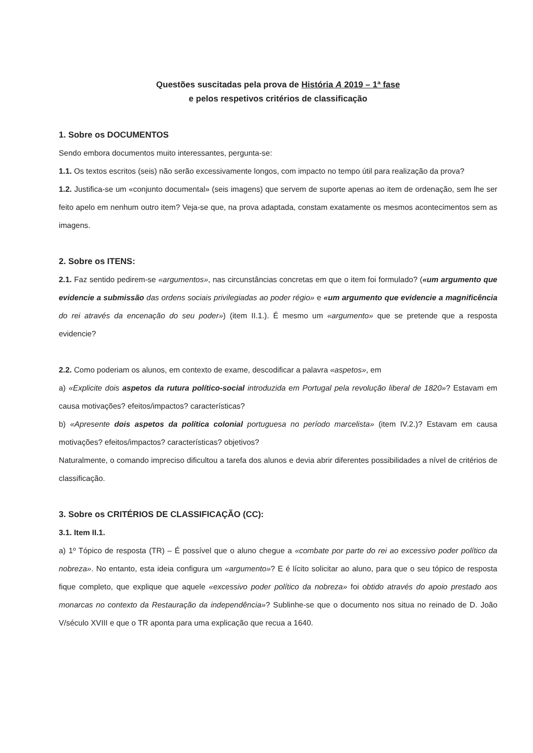Questões suscitadas pela prova de História A 2019 – 1ª fase
e pelos respetivos critérios de classificação
1. Sobre os DOCUMENTOS
Sendo embora documentos muito interessantes, pergunta-se:
1.1. Os textos escritos (seis) não serão excessivamente longos, com impacto no tempo útil para realização da prova?
1.2. Justifica-se um «conjunto documental» (seis imagens) que servem de suporte apenas ao item de ordenação, sem lhe ser feito apelo em nenhum outro item? Veja-se que, na prova adaptada, constam exatamente os mesmos acontecimentos sem as imagens.
2. Sobre os ITENS:
2.1. Faz sentido pedirem-se «argumentos», nas circunstâncias concretas em que o item foi formulado? («um argumento que evidencie a submissão das ordens sociais privilegiadas ao poder régio» e «um argumento que evidencie a magnificência do rei através da encenação do seu poder») (item II.1.). É mesmo um «argumento» que se pretende que a resposta evidencie?
2.2. Como poderiam os alunos, em contexto de exame, descodificar a palavra «aspetos», em
a) «Explicite dois aspetos da rutura político-social introduzida em Portugal pela revolução liberal de 1820»? Estavam em causa motivações? efeitos/impactos? características?
b) «Apresente dois aspetos da política colonial portuguesa no período marcelista» (item IV.2.)? Estavam em causa motivações? efeitos/impactos? características? objetivos?
Naturalmente, o comando impreciso dificultou a tarefa dos alunos e devia abrir diferentes possibilidades a nível de critérios de classificação.
3. Sobre os CRITÉRIOS DE CLASSIFICAÇÃO (CC):
3.1. Item II.1.
a) 1º Tópico de resposta (TR) – É possível que o aluno chegue a «combate por parte do rei ao excessivo poder político da nobreza». No entanto, esta ideia configura um «argumento»? E é lícito solicitar ao aluno, para que o seu tópico de resposta fique completo, que explique que aquele «excessivo poder político da nobreza» foi obtido através do apoio prestado aos monarcas no contexto da Restauração da independência»? Sublinhe-se que o documento nos situa no reinado de D. João V/século XVIII e que o TR aponta para uma explicação que recua a 1640.